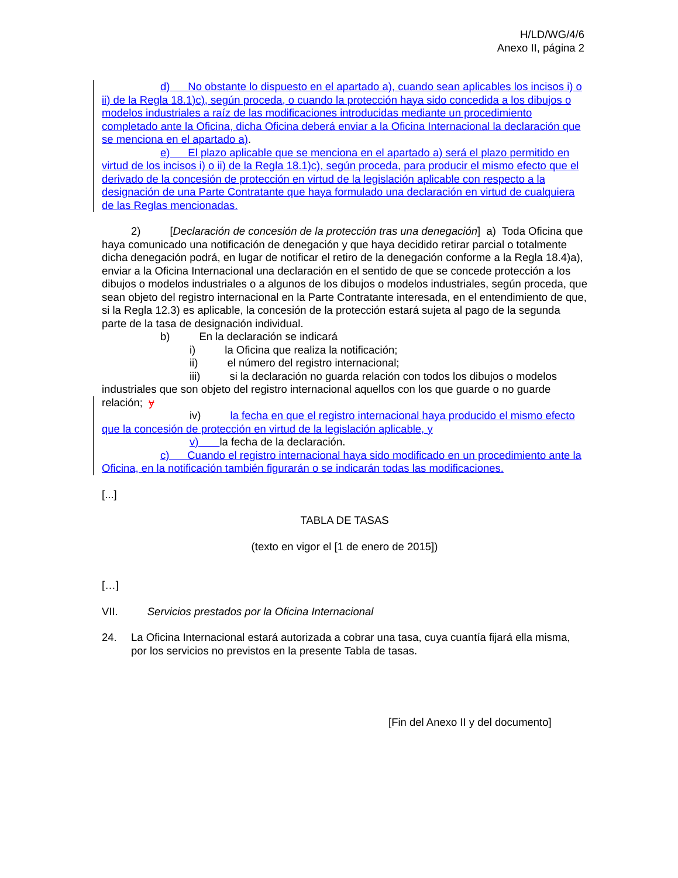H/LD/WG/4/6
Anexo II, página 2
d) No obstante lo dispuesto en el apartado a), cuando sean aplicables los incisos i) o ii) de la Regla 18.1)c), según proceda, o cuando la protección haya sido concedida a los dibujos o modelos industriales a raíz de las modificaciones introducidas mediante un procedimiento completado ante la Oficina, dicha Oficina deberá enviar a la Oficina Internacional la declaración que se menciona en el apartado a).
e) El plazo aplicable que se menciona en el apartado a) será el plazo permitido en virtud de los incisos i) o ii) de la Regla 18.1)c), según proceda, para producir el mismo efecto que el derivado de la concesión de protección en virtud de la legislación aplicable con respecto a la designación de una Parte Contratante que haya formulado una declaración en virtud de cualquiera de las Reglas mencionadas.
2) [Declaración de concesión de la protección tras una denegación] a) Toda Oficina que haya comunicado una notificación de denegación y que haya decidido retirar parcial o totalmente dicha denegación podrá, en lugar de notificar el retiro de la denegación conforme a la Regla 18.4)a), enviar a la Oficina Internacional una declaración en el sentido de que se concede protección a los dibujos o modelos industriales o a algunos de los dibujos o modelos industriales, según proceda, que sean objeto del registro internacional en la Parte Contratante interesada, en el entendimiento de que, si la Regla 12.3) es aplicable, la concesión de la protección estará sujeta al pago de la segunda parte de la tasa de designación individual.
b) En la declaración se indicará
i) la Oficina que realiza la notificación;
ii) el número del registro internacional;
iii) si la declaración no guarda relación con todos los dibujos o modelos industriales que son objeto del registro internacional aquellos con los que guarde o no guarde
relación; y
iv) la fecha en que el registro internacional haya producido el mismo efecto que la concesión de protección en virtud de la legislación aplicable, y
v) la fecha de la declaración.
c) Cuando el registro internacional haya sido modificado en un procedimiento ante la Oficina, en la notificación también figurarán o se indicarán todas las modificaciones.
[...]
TABLA DE TASAS
(texto en vigor el [1 de enero de 2015])
[…]
VII. Servicios prestados por la Oficina Internacional
24. La Oficina Internacional estará autorizada a cobrar una tasa, cuya cuantía fijará ella misma, por los servicios no previstos en la presente Tabla de tasas.
[Fin del Anexo II y del documento]